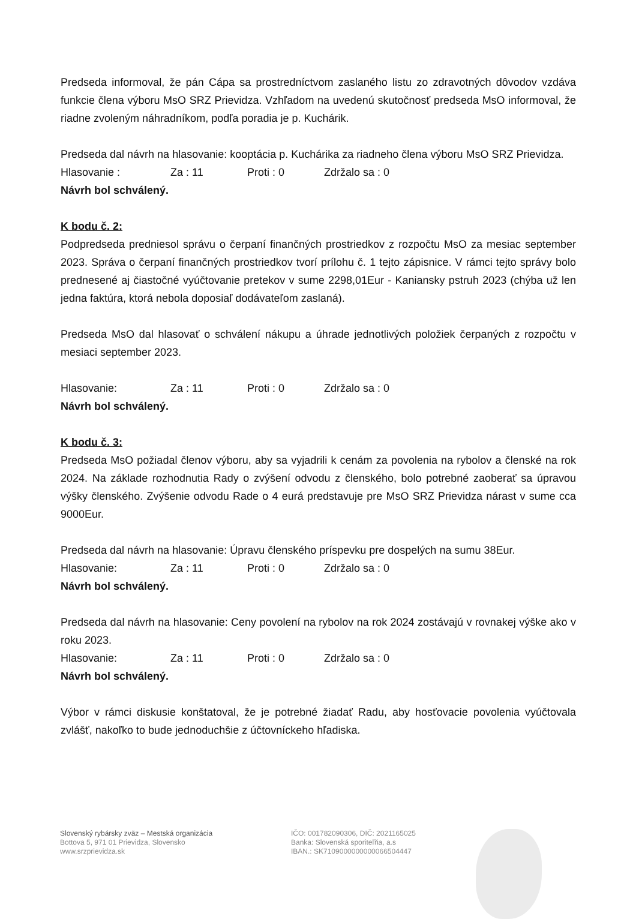Predseda informoval, že pán Cápa sa prostredníctvom zaslaného listu zo zdravotných dôvodov vzdáva funkcie člena výboru MsO SRZ Prievidza. Vzhľadom na uvedenú skutočnosť predseda MsO informoval, že riadne zvoleným náhradníkom, podľa poradia je p. Kuchárik.
Predseda dal návrh na hlasovanie: kooptácia p. Kuchárika za riadneho člena výboru MsO SRZ Prievidza.
Hlasovanie : Za : 11 Proti : 0 Zdržalo sa : 0
Návrh bol schválený.
K bodu č. 2:
Podpredseda predniesol správu o čerpaní finančných prostriedkov z rozpočtu MsO za mesiac september 2023. Správa o čerpaní finančných prostriedkov tvorí prílohu č. 1 tejto zápisnice. V rámci tejto správy bolo prednesené aj čiastočné vyúčtovanie pretekov v sume 2298,01Eur - Kaniansky pstruh 2023 (chýba už len jedna faktúra, ktorá nebola doposiaľ dodávateľom zaslaná).
Predseda MsO dal hlasovať o schválení nákupu a úhrade jednotlivých položiek čerpaných z rozpočtu v mesiaci september 2023.
Hlasovanie: Za : 11 Proti : 0 Zdržalo sa : 0
Návrh bol schválený.
K bodu č. 3:
Predseda MsO požiadal členov výboru, aby sa vyjadrili k cenám za povolenia na rybolov a členské na rok 2024. Na základe rozhodnutia Rady o zvýšení odvodu z členského, bolo potrebné zaoberať sa úpravou výšky členského. Zvýšenie odvodu Rade o 4 eurá predstavuje pre MsO SRZ Prievidza nárast v sume cca 9000Eur.
Predseda dal návrh na hlasovanie: Úpravu členského príspevku pre dospelých na sumu 38Eur.
Hlasovanie: Za : 11 Proti : 0 Zdržalo sa : 0
Návrh bol schválený.
Predseda dal návrh na hlasovanie: Ceny povolení na rybolov na rok 2024 zostávajú v rovnakej výške ako v roku 2023.
Hlasovanie: Za : 11 Proti : 0 Zdržalo sa : 0
Návrh bol schválený.
Výbor v rámci diskusie konštatoval, že je potrebné žiadať Radu, aby hosťovacie povolenia vyúčtovala zvlášť, nakoľko to bude jednoduchšie z účtovníckeho hľadiska.
Slovenský rybársky zväz – Mestská organizácia
Bottova 5, 971 01 Prievidza, Slovensko
www.srzprievidza.sk
IČO: 001782090306, DIČ: 2021165025
Banka: Slovenská sporiteľňa, a.s
IBAN.: SK7109000000000066504447